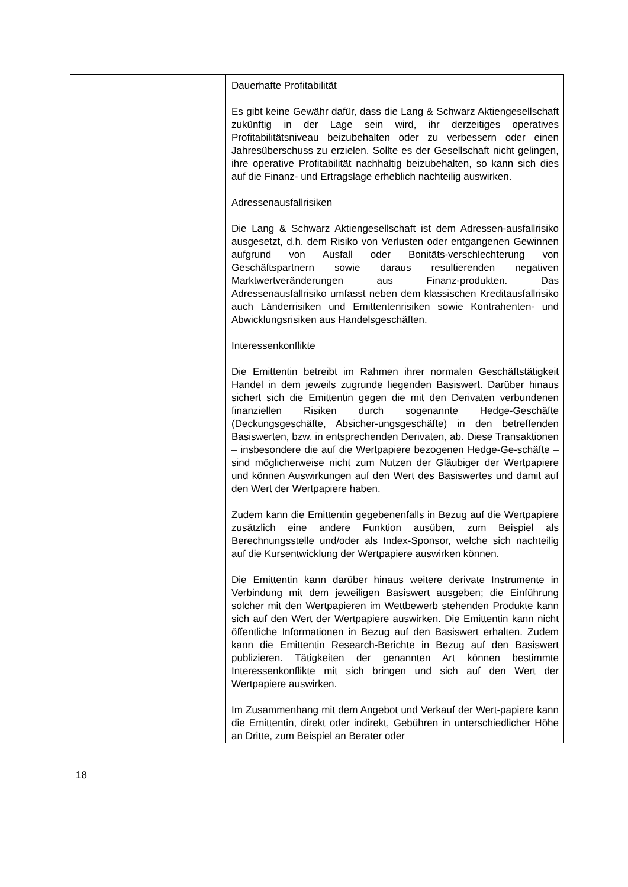| | | Dauerhafte Profitabilität Es gibt keine Gewähr dafür, dass die Lang & Schwarz Aktiengesellschaft zukünftig in der Lage sein wird, ihr derzeitiges operatives Profitabilitätsniveau beizubehalten oder zu verbessern oder einen Jahresüberschuss zu erzielen. Sollte es der Gesellschaft nicht gelingen, ihre operative Profitabilität nachhaltig beizubehalten, so kann sich dies auf die Finanz- und Ertragslage erheblich nachteilig auswirken. Adressenausfallrisiken Die Lang & Schwarz Aktiengesellschaft ist dem Adressen-ausfallrisiko ausgesetzt, d.h. dem Risiko von Verlusten oder entgangenen Gewinnen aufgrund von Ausfall oder Bonitäts-verschlechterung von Geschäftspartnern sowie daraus resultierenden negativen Marktwertveränderungen aus Finanz-produkten. Das Adressenausfallrisiko umfasst neben dem klassischen Kreditausfallrisiko auch Länderrisiken und Emittentenrisiken sowie Kontrahenten- und Abwicklungsrisiken aus Handelsgeschäften. Interessenkonflikte Die Emittentin betreibt im Rahmen ihrer normalen Geschäftstätigkeit Handel in dem jeweils zugrunde liegenden Basiswert. Darüber hinaus sichert sich die Emittentin gegen die mit den Derivaten verbundenen finanziellen Risiken durch sogenannte Hedge-Geschäfte (Deckungsgeschäfte, Absicher-ungsgeschäfte) in den betreffenden Basiswerten, bzw. in entsprechenden Derivaten, ab. Diese Transaktionen – insbesondere die auf die Wertpapiere bezogenen Hedge-Ge-schäfte – sind möglicherweise nicht zum Nutzen der Gläubiger der Wertpapiere und können Auswirkungen auf den Wert des Basiswertes und damit auf den Wert der Wertpapiere haben. Zudem kann die Emittentin gegebenenfalls in Bezug auf die Wertpapiere zusätzlich eine andere Funktion ausüben, zum Beispiel als Berechnungsstelle und/oder als Index-Sponsor, welche sich nachteilig auf die Kursentwicklung der Wertpapiere auswirken können. Die Emittentin kann darüber hinaus weitere derivate Instrumente in Verbindung mit dem jeweiligen Basiswert ausgeben; die Einführung solcher mit den Wertpapieren im Wettbewerb stehenden Produkte kann sich auf den Wert der Wertpapiere auswirken. Die Emittentin kann nicht öffentliche Informationen in Bezug auf den Basiswert erhalten. Zudem kann die Emittentin Research-Berichte in Bezug auf den Basiswert publizieren. Tätigkeiten der genannten Art können bestimmte Interessenkonflikte mit sich bringen und sich auf den Wert der Wertpapiere auswirken. Im Zusammenhang mit dem Angebot und Verkauf der Wert-papiere kann die Emittentin, direkt oder indirekt, Gebühren in unterschiedlicher Höhe an Dritte, zum Beispiel an Berater oder |
18